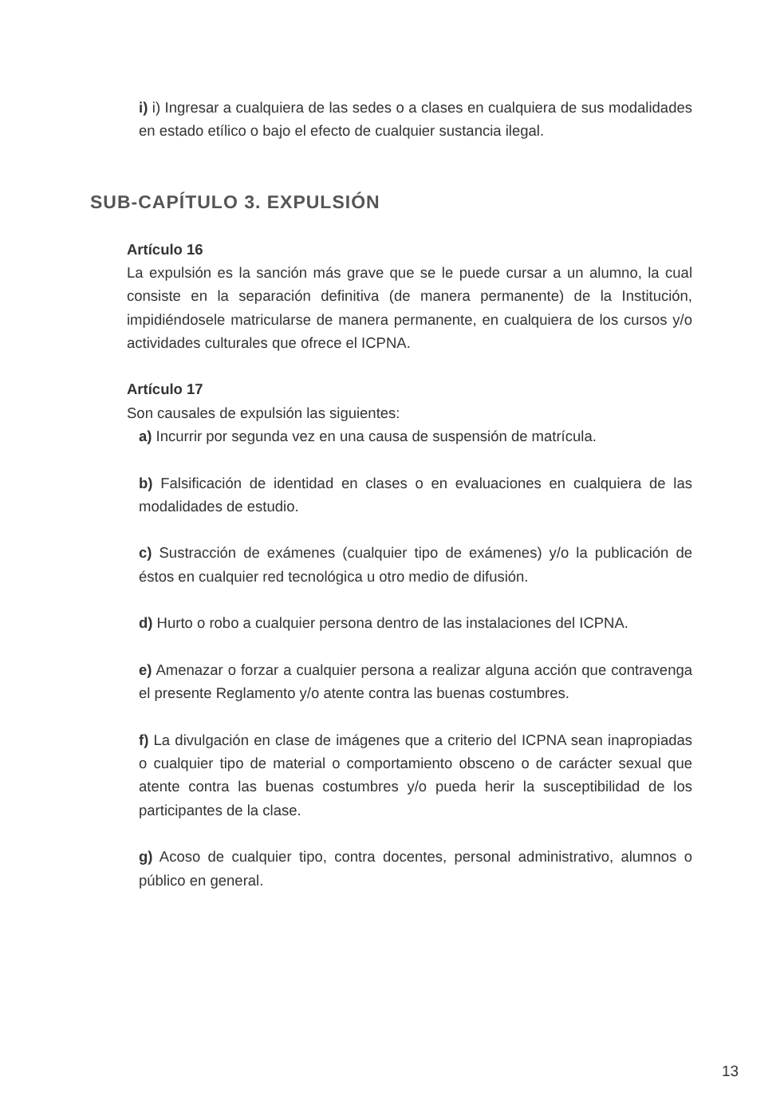i) i) Ingresar a cualquiera de las sedes o a clases en cualquiera de sus modalidades en estado etílico o bajo el efecto de cualquier sustancia ilegal.
SUB-CAPÍTULO 3. EXPULSIÓN
Artículo 16
La expulsión es la sanción más grave que se le puede cursar a un alumno, la cual consiste en la separación definitiva (de manera permanente) de la Institución, impidiéndosele matricularse de manera permanente, en cualquiera de los cursos y/o actividades culturales que ofrece el ICPNA.
Artículo 17
Son causales de expulsión las siguientes:
a) Incurrir por segunda vez en una causa de suspensión de matrícula.
b) Falsificación de identidad en clases o en evaluaciones en cualquiera de las modalidades de estudio.
c) Sustracción de exámenes (cualquier tipo de exámenes) y/o la publicación de éstos en cualquier red tecnológica u otro medio de difusión.
d) Hurto o robo a cualquier persona dentro de las instalaciones del ICPNA.
e) Amenazar o forzar a cualquier persona a realizar alguna acción que contravenga el presente Reglamento y/o atente contra las buenas costumbres.
f) La divulgación en clase de imágenes que a criterio del ICPNA sean inapropiadas o cualquier tipo de material o comportamiento obsceno o de carácter sexual que atente contra las buenas costumbres y/o pueda herir la susceptibilidad de los participantes de la clase.
g) Acoso de cualquier tipo, contra docentes, personal administrativo, alumnos o público en general.
13